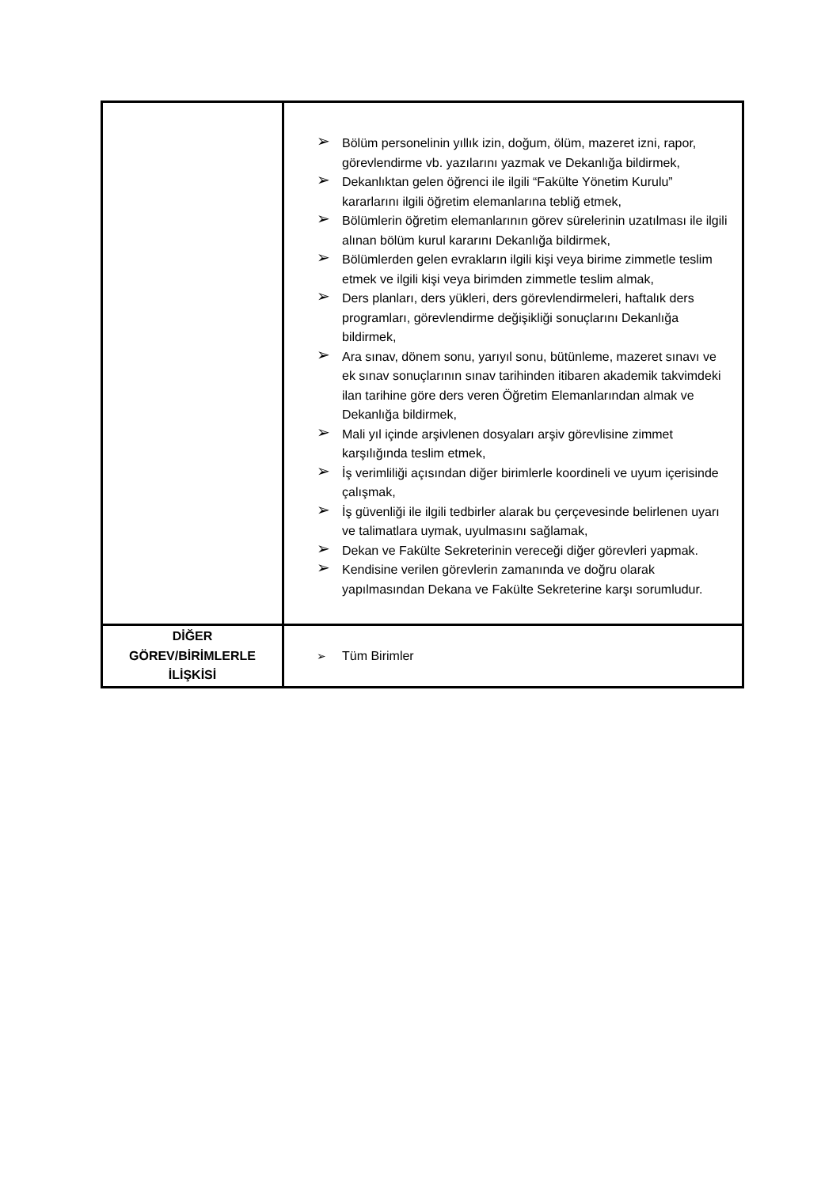| | ➢ Bölüm personelinin yıllık izin, doğum, ölüm, mazeret izni, rapor, görevlendirme vb. yazılarını yazmak ve Dekanlığa bildirmek, ➢ Dekanlıktan gelen öğrenci ile ilgili “Fakülte Yönetim Kurulu” kararlarını ilgili öğretim elemanlarına tebliğ etmek, ➢ Bölümlerin öğretim elemanlarının görev sürelerinin uzatılması ile ilgili alınan bölüm kurul kararını Dekanlığa bildirmek, ➢ Bölümlerden gelen evrakların ilgili kişi veya birime zimmetle teslim etmek ve ilgili kişi veya birimden zimmetle teslim almak, ➢ Ders planları, ders yükleri, ders görevlendirmeleri, haftalık ders programları, görevlendirme değişikliği sonuçlarını Dekanlığa bildirmek, ➢ Ara sınav, dönem sonu, yarıyıl sonu, bütünleme, mazeret sınavı ve ek sınav sonuçlarının sınav tarihinden itibaren akademik takvimdeki ilan tarihine göre ders veren Öğretim Elemanlarından almak ve Dekanlığa bildirmek, ➢ Mali yıl içinde arşivlenen dosyaları arşiv görevlisine zimmet karşılığında teslim etmek, ➢ İş verimliliği açısından diğer birimlerle koordineli ve uyum içerisinde çalışmak, ➢ İş güvenliği ile ilgili tedbirler alarak bu çerçevesinde belirlenen uyarı ve talimatlara uymak, uyulmasını sağlamak, ➢ Dekan ve Fakülte Sekreterinin vereceği diğer görevleri yapmak. ➢ Kendisine verilen görevlerin zamanında ve doğru olarak yapılmasından Dekana ve Fakülte Sekreterine karşı sorumludur. |
| DİĞER GÖREV/BİRİMLERLE İLİŞKİSİ | ➢ Tüm Birimler |